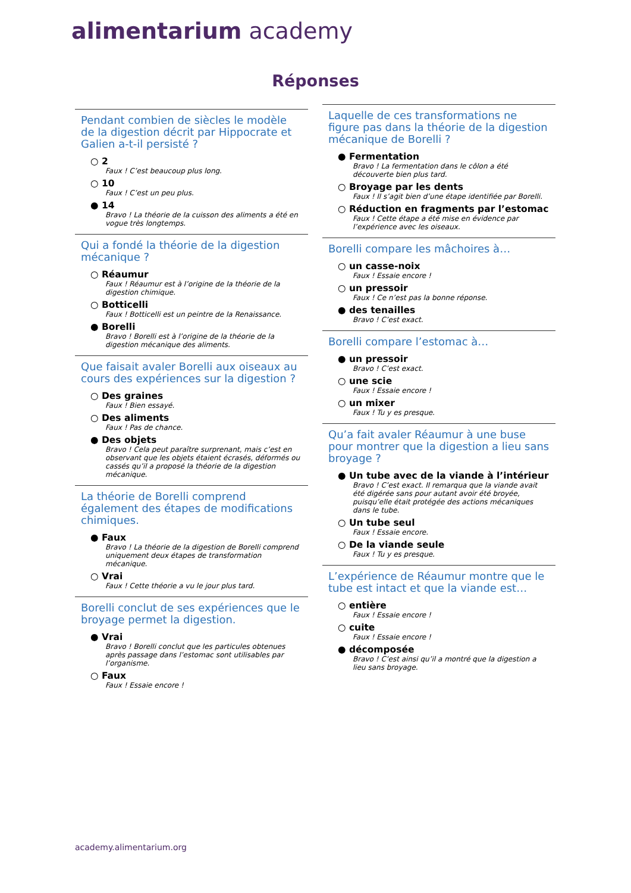alimentarium academy
Réponses
Pendant combien de siècles le modèle de la digestion décrit par Hippocrate et Galien a-t-il persisté ?
○ 2
Faux ! C’est beaucoup plus long.
○ 10
Faux ! C’est un peu plus.
● 14
Bravo ! La théorie de la cuisson des aliments a été en vogue très longtemps.
Qui a fondé la théorie de la digestion mécanique ?
○ Réaumur
Faux ! Réaumur est à l’origine de la théorie de la digestion chimique.
○ Botticelli
Faux ! Botticelli est un peintre de la Renaissance.
● Borelli
Bravo ! Borelli est à l’origine de la théorie de la digestion mécanique des aliments.
Que faisait avaler Borelli aux oiseaux au cours des expériences sur la digestion ?
○ Des graines
Faux ! Bien essayé.
○ Des aliments
Faux ! Pas de chance.
● Des objets
Bravo ! Cela peut paraître surprenant, mais c’est en observant que les objets étaient écrasés, déformés ou cassés qu’il a proposé la théorie de la digestion mécanique.
La théorie de Borelli comprend également des étapes de modifications chimiques.
● Faux
Bravo ! La théorie de la digestion de Borelli comprend uniquement deux étapes de transformation mécanique.
○ Vrai
Faux ! Cette théorie a vu le jour plus tard.
Borelli conclut de ses expériences que le broyage permet la digestion.
● Vrai
Bravo ! Borelli conclut que les particules obtenues après passage dans l’estomac sont utilisables par l’organisme.
○ Faux
Faux ! Essaie encore !
Laquelle de ces transformations ne figure pas dans la théorie de la digestion mécanique de Borelli ?
● Fermentation
Bravo ! La fermentation dans le côlon a été découverte bien plus tard.
○ Broyage par les dents
Faux ! Il s’agit bien d’une étape identifiée par Borelli.
○ Réduction en fragments par l’estomac
Faux ! Cette étape a été mise en évidence par l’expérience avec les oiseaux.
Borelli compare les mâchoires à…
○ un casse-noix
Faux ! Essaie encore !
○ un pressoir
Faux ! Ce n’est pas la bonne réponse.
● des tenailles
Bravo ! C’est exact.
Borelli compare l’estomac à…
● un pressoir
Bravo ! C’est exact.
○ une scie
Faux ! Essaie encore !
○ un mixer
Faux ! Tu y es presque.
Qu’a fait avaler Réaumur à une buse pour montrer que la digestion a lieu sans broyage ?
● Un tube avec de la viande à l’intérieur
Bravo ! C’est exact. Il remarqua que la viande avait été digérée sans pour autant avoir été broyée, puisqu’elle était protégée des actions mécaniques dans le tube.
○ Un tube seul
Faux ! Essaie encore.
○ De la viande seule
Faux ! Tu y es presque.
L’expérience de Réaumur montre que le tube est intact et que la viande est…
○ entière
Faux ! Essaie encore !
○ cuite
Faux ! Essaie encore !
● décomposée
Bravo ! C’est ainsi qu’il a montré que la digestion a lieu sans broyage.
academy.alimentarium.org